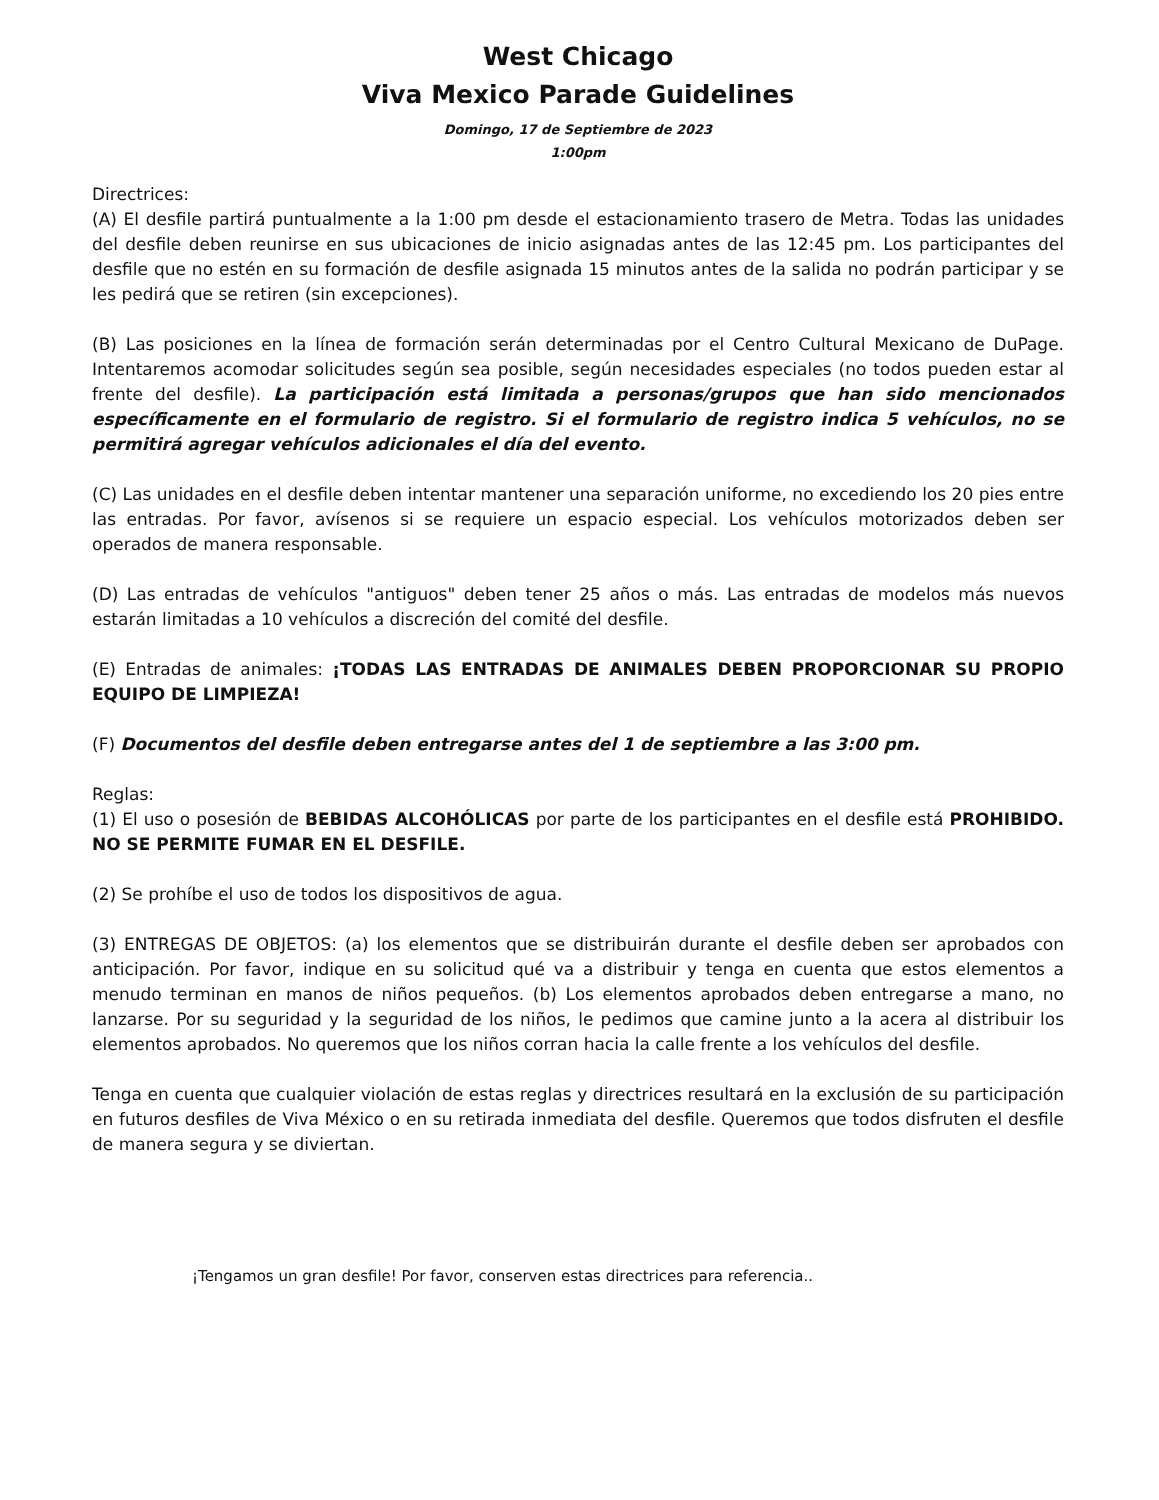West Chicago
Viva Mexico Parade Guidelines
Domingo, 17 de Septiembre de 2023
1:00pm
Directrices:
(A) El desfile partirá puntualmente a la 1:00 pm desde el estacionamiento trasero de Metra. Todas las unidades del desfile deben reunirse en sus ubicaciones de inicio asignadas antes de las 12:45 pm. Los participantes del desfile que no estén en su formación de desfile asignada 15 minutos antes de la salida no podrán participar y se les pedirá que se retiren (sin excepciones).
(B) Las posiciones en la línea de formación serán determinadas por el Centro Cultural Mexicano de DuPage. Intentaremos acomodar solicitudes según sea posible, según necesidades especiales (no todos pueden estar al frente del desfile). La participación está limitada a personas/grupos que han sido mencionados específicamente en el formulario de registro. Si el formulario de registro indica 5 vehículos, no se permitirá agregar vehículos adicionales el día del evento.
(C) Las unidades en el desfile deben intentar mantener una separación uniforme, no excediendo los 20 pies entre las entradas. Por favor, avísenos si se requiere un espacio especial. Los vehículos motorizados deben ser operados de manera responsable.
(D) Las entradas de vehículos "antiguos" deben tener 25 años o más. Las entradas de modelos más nuevos estarán limitadas a 10 vehículos a discreción del comité del desfile.
(E) Entradas de animales: ¡TODAS LAS ENTRADAS DE ANIMALES DEBEN PROPORCIONAR SU PROPIO EQUIPO DE LIMPIEZA!
(F) Documentos del desfile deben entregarse antes del 1 de septiembre a las 3:00 pm.
Reglas:
(1) El uso o posesión de BEBIDAS ALCOHÓLICAS por parte de los participantes en el desfile está PROHIBIDO. NO SE PERMITE FUMAR EN EL DESFILE.
(2) Se prohíbe el uso de todos los dispositivos de agua.
(3) ENTREGAS DE OBJETOS: (a) los elementos que se distribuirán durante el desfile deben ser aprobados con anticipación. Por favor, indique en su solicitud qué va a distribuir y tenga en cuenta que estos elementos a menudo terminan en manos de niños pequeños. (b) Los elementos aprobados deben entregarse a mano, no lanzarse. Por su seguridad y la seguridad de los niños, le pedimos que camine junto a la acera al distribuir los elementos aprobados. No queremos que los niños corran hacia la calle frente a los vehículos del desfile.
Tenga en cuenta que cualquier violación de estas reglas y directrices resultará en la exclusión de su participación en futuros desfiles de Viva México o en su retirada inmediata del desfile. Queremos que todos disfruten el desfile de manera segura y se diviertan.
¡Tengamos un gran desfile! Por favor, conserven estas directrices para referencia..